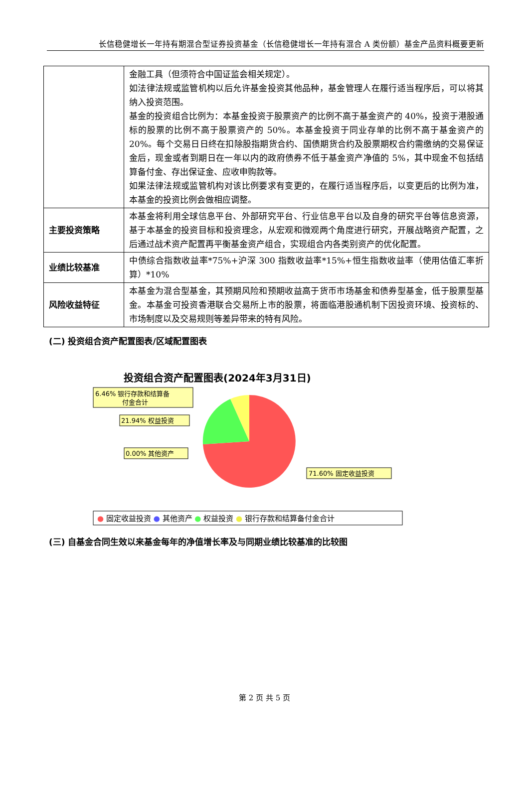长信稳健增长一年持有期混合型证券投资基金（长信稳健增长一年持有混合 A 类份额）基金产品资料概要更新
| | 金融工具（但须符合中国证监会相关规定）。 如法律法规或监管机构以后允许基金投资其他品种，基金管理人在履行适当程序后，可以将其纳入投资范围。 基金的投资组合比例为：本基金投资于股票资产的比例不高于基金资产的 40%，投资于港股通标的股票的比例不高于股票资产的 50%。本基金投资于同业存单的比例不高于基金资产的 20%。每个交易日日终在扣除股指期货合约、国债期货合约及股票期权合约需缴纳的交易保证金后，现金或者到期日在一年以内的政府债券不低于基金资产净值的 5%，其中现金不包括结算备付金、存出保证金、应收申购款等。 如果法律法规或监管机构对该比例要求有变更的，在履行适当程序后，以变更后的比例为准，本基金的投资比例会做相应调整。 |
| 主要投资策略 | 本基金将利用全球信息平台、外部研究平台、行业信息平台以及自身的研究平台等信息资源，基于本基金的投资目标和投资理念，从宏观和微观两个角度进行研究，开展战略资产配置，之后通过战术资产配置再平衡基金资产组合，实现组合内各类别资产的优化配置。 |
| 业绩比较基准 | 中债综合指数收益率*75%+沪深 300 指数收益率*15%+恒生指数收益率（使用估值汇率折算）*10% |
| 风险收益特征 | 本基金为混合型基金，其预期风险和预期收益高于货币市场基金和债券型基金，低于股票型基金。本基金可投资香港联合交易所上市的股票，将面临港股通机制下因投资环境、投资标的、市场制度以及交易规则等差异带来的特有风险。 |
(二) 投资组合资产配置图表/区域配置图表
投资组合资产配置图表(2024年3月31日)
6.46% 银行存款和结算备
付金合计
21.94% 权益投资
0.00% 其他资产
71.60% 固定收益投资
● 固定收益投资 ● 其他资产 ● 权益投资 ● 银行存款和结算备付金合计
(三) 自基金合同生效以来基金每年的净值增长率及与同期业绩比较基准的比较图
第 2 页 共 5 页